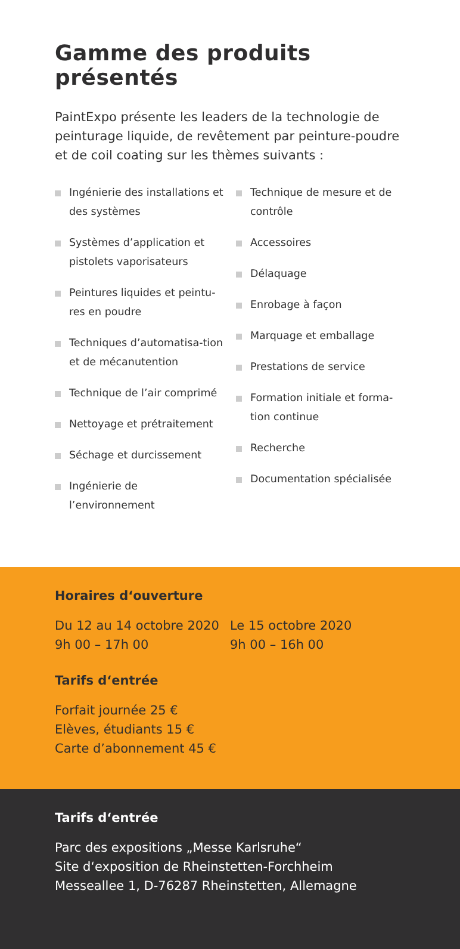Gamme des produits présentés
PaintExpo présente les leaders de la technologie de peinturage liquide, de revêtement par peinture-poudre et de coil coating sur les thèmes suivants :
Ingénierie des installations et des systèmes
Systèmes d’application et pistolets vaporisateurs
Peintures liquides et peintu-res en poudre
Techniques d’automatisa-tion et de mécanutention
Technique de l’air comprimé
Nettoyage et prétraitement
Séchage et durcissement
Ingénierie de l’environnement
Technique de mesure et de contrôle
Accessoires
Délaquage
Enrobage à façon
Marquage et emballage
Prestations de service
Formation initiale et forma-tion continue
Recherche
Documentation spécialisée
Horaires d‘ouverture
Du 12 au 14 octobre 2020
9h 00 – 17h 00
Le 15 octobre 2020
9h 00 – 16h 00
Tarifs d‘entrée
Forfait journée 25 €
Elèves, étudiants 15 €
Carte d’abonnement 45 €
Tarifs d‘entrée
Parc des expositions „Messe Karlsruhe“
Site d‘exposition de Rheinstetten-Forchheim
Messeallee 1, D-76287 Rheinstetten, Allemagne